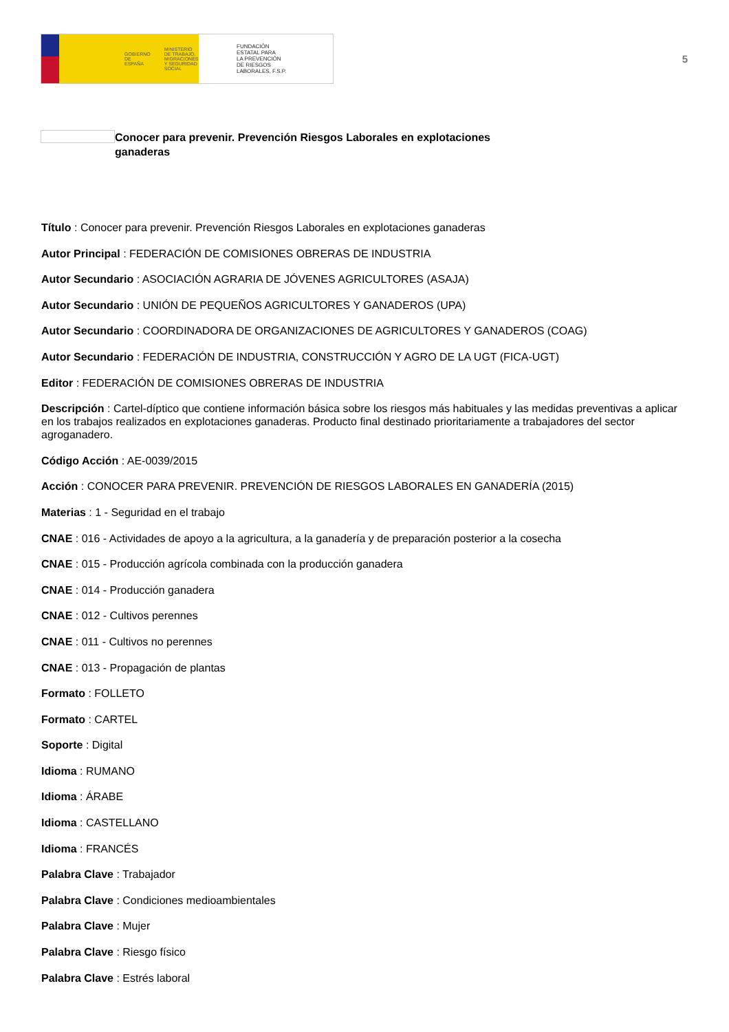GOBIERNO
DE ESPAÑA MINISTERIO
DE TRABAJO, MIGRACIONES
Y SEGURIDAD SOCIAL
FUNDACIÓN
ESTATAL PARA
LA PREVENCIÓN
DE RIESGOS
LABORALES, F.S.P.
5
Conocer para prevenir. Prevención Riesgos Laborales en explotaciones ganaderas
Título : Conocer para prevenir. Prevención Riesgos Laborales en explotaciones ganaderas
Autor Principal : FEDERACIÓN DE COMISIONES OBRERAS DE INDUSTRIA
Autor Secundario : ASOCIACIÓN AGRARIA DE JÓVENES AGRICULTORES (ASAJA)
Autor Secundario : UNIÓN DE PEQUEÑOS AGRICULTORES Y GANADEROS (UPA)
Autor Secundario : COORDINADORA DE ORGANIZACIONES DE AGRICULTORES Y GANADEROS (COAG)
Autor Secundario : FEDERACIÓN DE INDUSTRIA, CONSTRUCCIÓN Y AGRO DE LA UGT (FICA-UGT)
Editor : FEDERACIÓN DE COMISIONES OBRERAS DE INDUSTRIA
Descripción : Cartel-díptico que contiene información básica sobre los riesgos más habituales y las medidas preventivas a aplicar en los trabajos realizados en explotaciones ganaderas. Producto final destinado prioritariamente a trabajadores del sector agroganadero.
Código Acción : AE-0039/2015
Acción : CONOCER PARA PREVENIR. PREVENCIÓN DE RIESGOS LABORALES EN GANADERÍA (2015)
Materias : 1 - Seguridad en el trabajo
CNAE : 016 - Actividades de apoyo a la agricultura, a la ganadería y de preparación posterior a la cosecha
CNAE : 015 - Producción agrícola combinada con la producción ganadera
CNAE : 014 - Producción ganadera
CNAE : 012 - Cultivos perennes
CNAE : 011 - Cultivos no perennes
CNAE : 013 - Propagación de plantas
Formato : FOLLETO
Formato : CARTEL
Soporte : Digital
Idioma : RUMANO
Idioma : ÁRABE
Idioma : CASTELLANO
Idioma : FRANCÉS
Palabra Clave : Trabajador
Palabra Clave : Condiciones medioambientales
Palabra Clave : Mujer
Palabra Clave : Riesgo físico
Palabra Clave : Estrés laboral